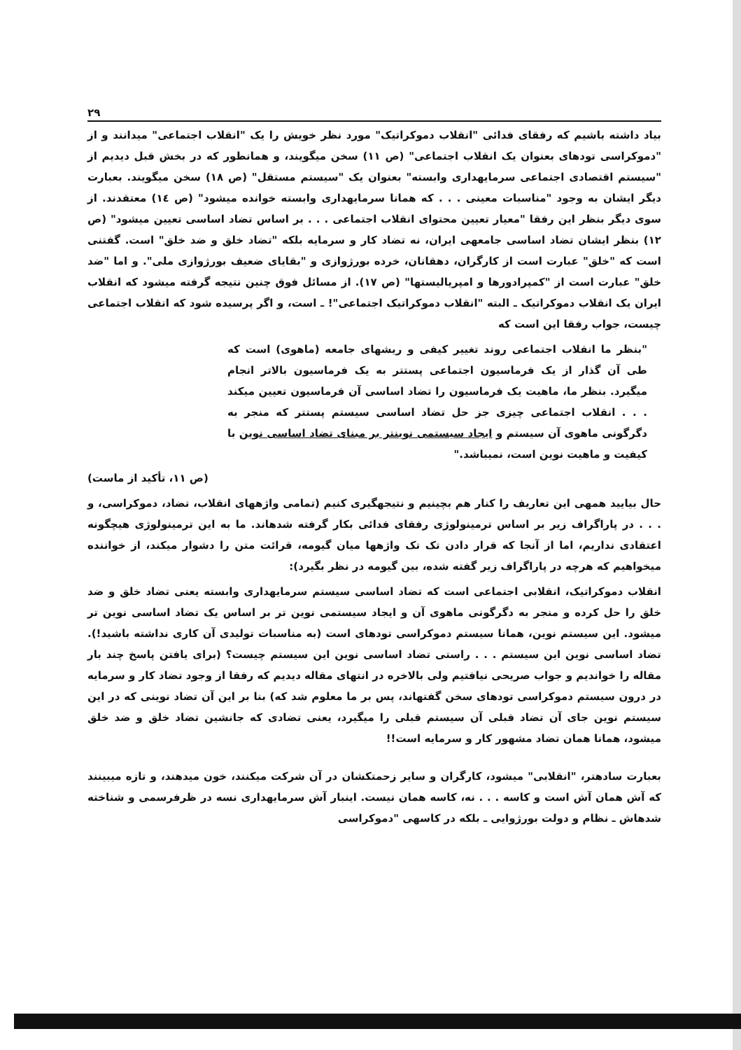۲۹
بیاد داشته باشیم که رفقای فدائی "انقلاب دموکراتیک" مورد نظر خویش را یک "انقلاب اجتماعی" میدانند و از "دموکراسی تودهای بعنوان یک انقلاب اجتماعی" (ص ۱۱) سخن میگویند، و همانطور که در بخش قبل دیدیم از "سیستم اقتصادی اجتماعی سرمایهداری وابسته" بعنوان یک "سیستم مستقل" (ص ۱۸) سخن میگویند. بعبارت دیگر ایشان به وجود "مناسبات معینی . . . که همانا سرمایهداری وابسته خوانده میشود" (ص ۱٤) معتقدند. از سوی دیگر بنظر این رفقا "معیار تعیین محتوای انقلاب اجتماعی . . . بر اساس تضاد اساسی تعیین میشود" (ص ۱۲) بنظر ایشان تضاد اساسی جامعهی ایران، نه تضاد کار و سرمایه بلکه "تضاد خلق و ضد خلق" است. گفتنی است که "خلق" عبارت است از کارگران، دهقانان، خرده بورژوازی و "بقایای ضعیف بورژوازی ملی". و اما "ضد خلق" عبارت است از "کمپرادورها و امپریالیستها" (ص ۱۷). از مسائل فوق چنین نتیجه گرفته میشود که انقلاب ایران یک انقلاب دموکراتیک ـ البته "انقلاب دموکراتیک اجتماعی"! ـ است، و اگر پرسیده شود که انقلاب اجتماعی چیست، جواب رفقا این است که
"بنظر ما انقلاب اجتماعی روند تغییر کیفی و ریشهای جامعه (ماهوی) است که طی آن گذار از یک فرماسیون اجتماعی پستتر به یک فرماسیون بالاتر انجام میگیرد. بنظر ما، ماهیت یک فرماسیون را تضاد اساسی آن فرماسیون تعیین میکند . . . انقلاب اجتماعی چیزی جز حل تضاد اساسی سیستم پستتر که منجر به دگرگونی ماهوی آن سیستم و ایجاد سیستمی نوینتر بر مبنای تضاد اساسی نوین با کیفیت و ماهیت نوین است، نمیباشد."
(ص ۱۱، تأکید از ماست)
حال بیایید همهی این تعاریف را کنار هم بچینیم و نتیجهگیری کنیم (تمامی واژههای انقلاب، تضاد، دموکراسی، و . . . در پاراگراف زیر بر اساس ترمینولوژی رفقای فدائی بکار گرفته شدهاند. ما به این ترمینولوژی هیچگونه اعتقادی نداریم، اما از آنجا که قرار دادن تک تک واژهها میان گیومه، قرائت متن را دشوار میکند، از خواننده میخواهیم که هرچه در پاراگراف زیر گفته شده، بین گیومه در نظر بگیرد):
انقلاب دموکراتیک، انقلابی اجتماعی است که تضاد اساسی سیستم سرمایهداری وابسته یعنی تضاد خلق و ضد خلق را حل کرده و منجر به دگرگونی ماهوی آن و ایجاد سیستمی نوین تر بر اساس یک تضاد اساسی نوین تر میشود. این سیستم نوین، همانا سیستم دموکراسی تودهای است (به مناسبات تولیدی آن کاری نداشته باشید!). تضاد اساسی نوین این سیستم . . . راستی تضاد اساسی نوین این سیستم چیست؟ (برای یافتن پاسخ چند بار مقاله را خواندیم و جواب صریحی نیافتیم ولی بالاخره در انتهای مقاله دیدیم که رفقا از وجود تضاد کار و سرمایه در درون سیستم دموکراسی تودهای سخن گفتهاند، پس بر ما معلوم شد که) بنا بر این آن تضاد نوینی که در این سیستم نوین جای آن تضاد قبلی آن سیستم قبلی را میگیرد، یعنی تضادی که جانشین تضاد خلق و ضد خلق میشود، همانا همان تضاد مشهور کار و سرمایه است!!
بعبارت سادهتر، "انقلابی" میشود، کارگران و سایر زحمتکشان در آن شرکت میکنند، خون میدهند، و تازه میبینند که آش همان آش است و کاسه . . . نه، کاسه همان نیست. اینبار آش سرمایهداری نسه در ظرفرسمی و شناخته شدهاش ـ نظام و دولت بورژوایی ـ بلکه در کاسهی "دموکراسی